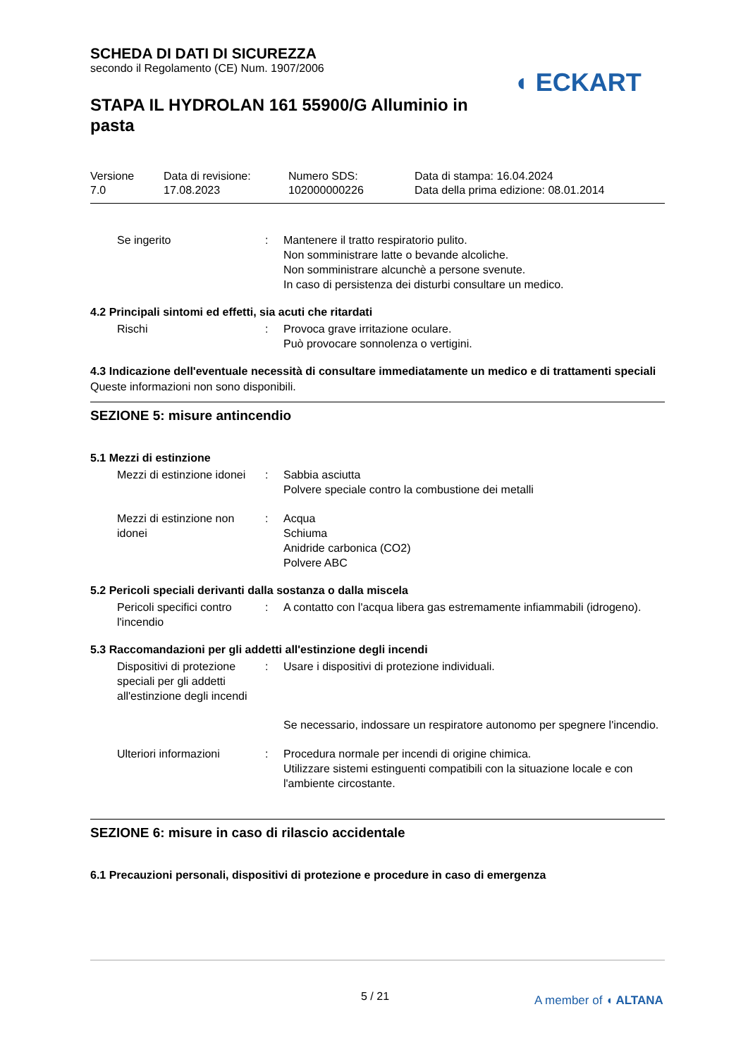SCHEDA DI DATI DI SICUREZZA
secondo il Regolamento (CE) Num. 1907/2006
STAPA IL HYDROLAN 161 55900/G Alluminio in pasta
◖ ECKART
Versione
7.0
Data di revisione:
17.08.2023
Numero SDS:
102000000226
Data di stampa: 16.04.2024
Data della prima edizione: 08.01.2014
Se ingerito : Mantenere il tratto respiratorio pulito.
Non somministrare latte o bevande alcoliche.
Non somministrare alcunchè a persone svenute.
In caso di persistenza dei disturbi consultare un medico.
4.2 Principali sintomi ed effetti, sia acuti che ritardati
Rischi : Provoca grave irritazione oculare.
Può provocare sonnolenza o vertigini.
4.3 Indicazione dell'eventuale necessità di consultare immediatamente un medico e di trattamenti speciali
Queste informazioni non sono disponibili.
SEZIONE 5: misure antincendio
5.1 Mezzi di estinzione
Mezzi di estinzione idonei
: Sabbia asciutta
Polvere speciale contro la combustione dei metalli
Mezzi di estinzione non idonei
: Acqua
Schiuma
Anidride carbonica (CO2)
Polvere ABC
5.2 Pericoli speciali derivanti dalla sostanza o dalla miscela
Pericoli specifici contro l'incendio
: A contatto con l'acqua libera gas estremamente infiammabili (idrogeno).
5.3 Raccomandazioni per gli addetti all'estinzione degli incendi
Dispositivi di protezione speciali per gli addetti all'estinzione degli incendi
: Usare i dispositivi di protezione individuali.
Se necessario, indossare un respiratore autonomo per spegnere l'incendio.
Ulteriori informazioni : Procedura normale per incendi di origine chimica.
Utilizzare sistemi estinguenti compatibili con la situazione locale e con l'ambiente circostante.
SEZIONE 6: misure in caso di rilascio accidentale
6.1 Precauzioni personali, dispositivi di protezione e procedure in caso di emergenza
5 / 21 A member of ◖ ALTANA